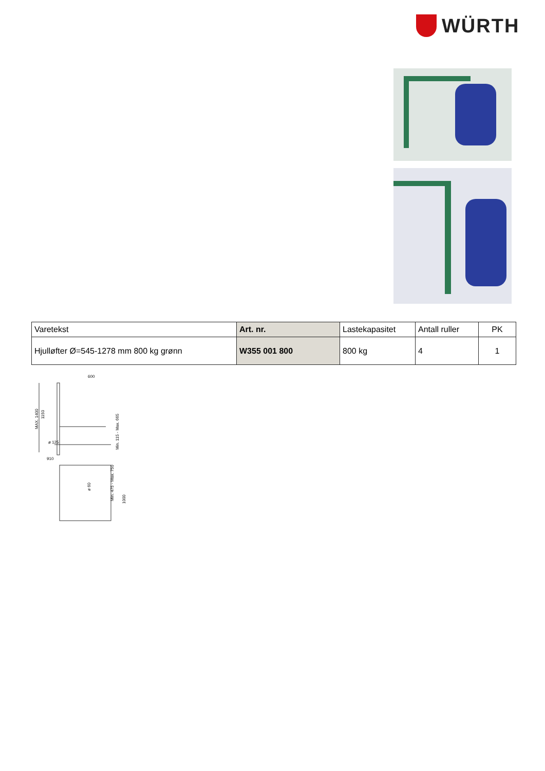WÜRTH
| Varetekst | Art. nr. | Lastekapasitet | Antall ruller | PK |
| --- | --- | --- | --- | --- |
| Hjulløfter Ø=545-1278 mm 800 kg grønn | W355 001 800 | 800 kg | 4 | 1 |
600
910
ø 125
MAX. 1400
1150
Min. 115 - Max. 665
ø 60
Min. 475 - Max. 750
1000